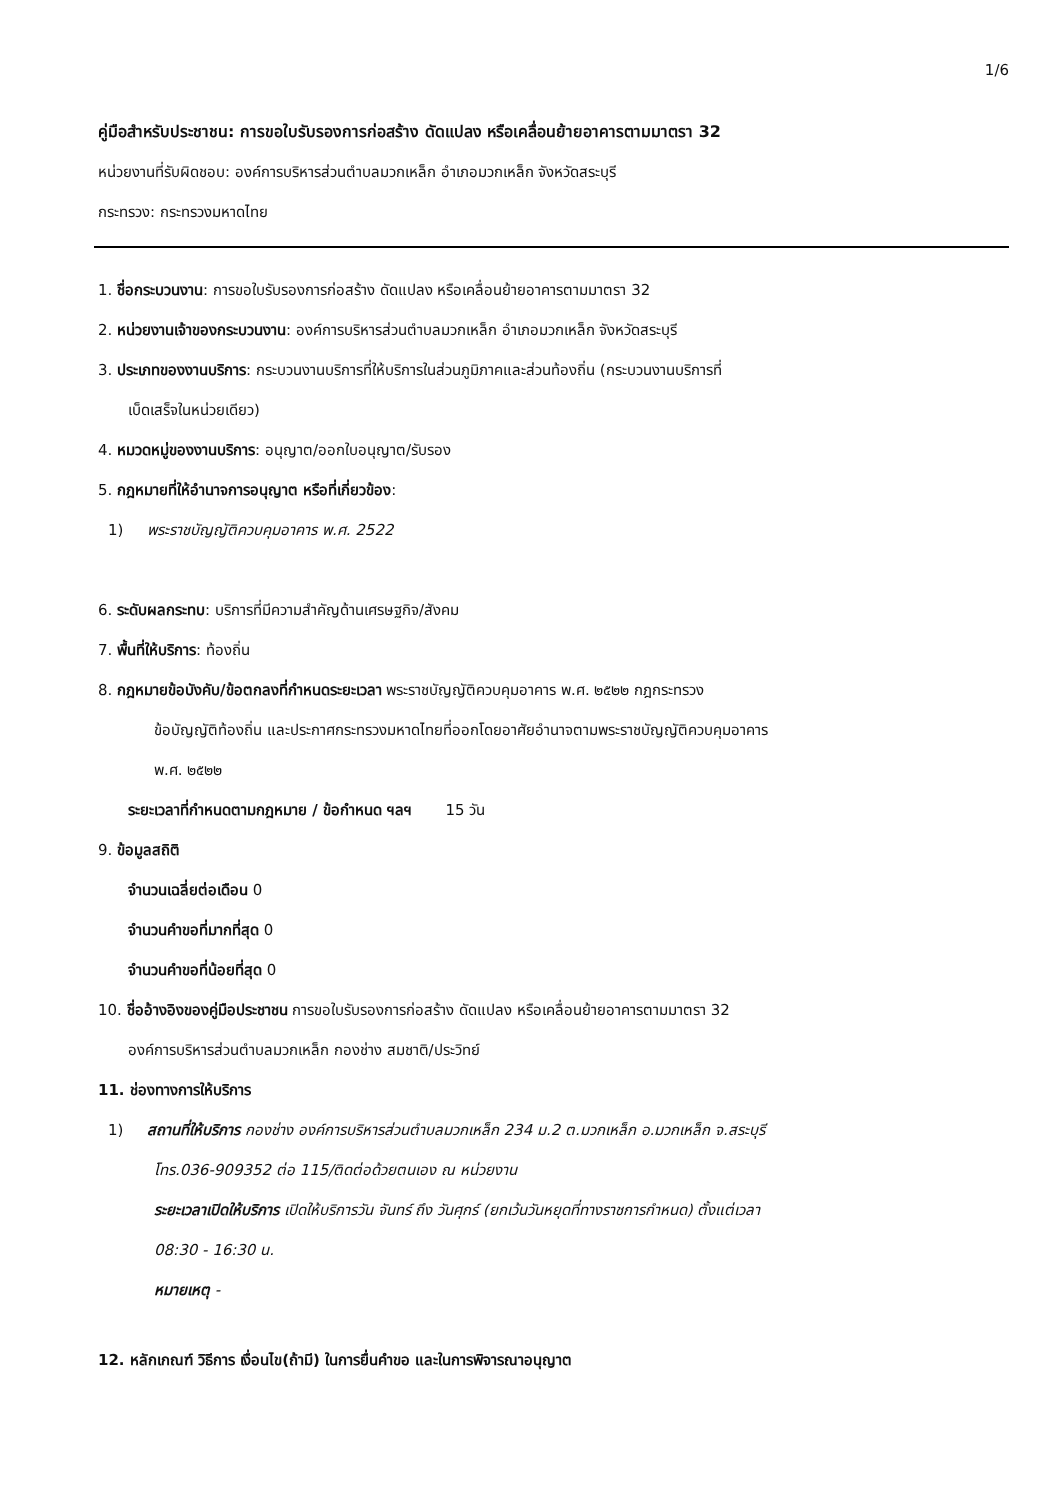1/6
คู่มือสำหรับประชาชน: การขอใบรับรองการก่อสร้าง ดัดแปลง หรือเคลื่อนย้ายอาคารตามมาตรา 32
หน่วยงานที่รับผิดชอบ: องค์การบริหารส่วนตำบลมวกเหล็ก อำเภอมวกเหล็ก จังหวัดสระบุรี
กระทรวง: กระทรวงมหาดไทย
1. ชื่อกระบวนงาน: การขอใบรับรองการก่อสร้าง ดัดแปลง หรือเคลื่อนย้ายอาคารตามมาตรา 32
2. หน่วยงานเจ้าของกระบวนงาน: องค์การบริหารส่วนตำบลมวกเหล็ก อำเภอมวกเหล็ก จังหวัดสระบุรี
3. ประเภทของงานบริการ: กระบวนงานบริการที่ให้บริการในส่วนภูมิภาคและส่วนท้องถิ่น (กระบวนงานบริการที่
เบ็ดเสร็จในหน่วยเดียว)
4. หมวดหมู่ของงานบริการ: อนุญาต/ออกใบอนุญาต/รับรอง
5. กฎหมายที่ให้อำนาจการอนุญาต หรือที่เกี่ยวข้อง:
1) พระราชบัญญัติควบคุมอาคาร พ.ศ. 2522
6. ระดับผลกระทบ: บริการที่มีความสำคัญด้านเศรษฐกิจ/สังคม
7. พื้นที่ให้บริการ: ท้องถิ่น
8. กฎหมายข้อบังคับ/ข้อตกลงที่กำหนดระยะเวลา พระราชบัญญัติควบคุมอาคาร พ.ศ. ๒๕๒๒ กฎกระทรวง
ข้อบัญญัติท้องถิ่น และประกาศกระทรวงมหาดไทยที่ออกโดยอาศัยอำนาจตามพระราชบัญญัติควบคุมอาคาร
พ.ศ. ๒๕๒๒
ระยะเวลาที่กำหนดตามกฎหมาย / ข้อกำหนด ฯลฯ 15 วัน
9. ข้อมูลสถิติ
จำนวนเฉลี่ยต่อเดือน 0
จำนวนคำขอที่มากที่สุด 0
จำนวนคำขอที่น้อยที่สุด 0
10. ชื่ออ้างอิงของคู่มือประชาชน การขอใบรับรองการก่อสร้าง ดัดแปลง หรือเคลื่อนย้ายอาคารตามมาตรา 32
องค์การบริหารส่วนตำบลมวกเหล็ก กองช่าง สมชาติ/ประวิทย์
11. ช่องทางการให้บริการ
1) สถานที่ให้บริการ กองช่าง องค์การบริหารส่วนตำบลมวกเหล็ก 234 ม.2 ต.มวกเหล็ก อ.มวกเหล็ก จ.สระบุรี
โทร.036-909352 ต่อ 115/ติดต่อด้วยตนเอง ณ หน่วยงาน
ระยะเวลาเปิดให้บริการ เปิดให้บริการวัน จันทร์ ถึง วันศุกร์ (ยกเว้นวันหยุดที่ทางราชการกำหนด) ตั้งแต่เวลา
08:30 - 16:30 น.
หมายเหตุ -
12. หลักเกณฑ์ วิธีการ เงื่อนไข(ถ้ามี) ในการยื่นคำขอ และในการพิจารณาอนุญาต